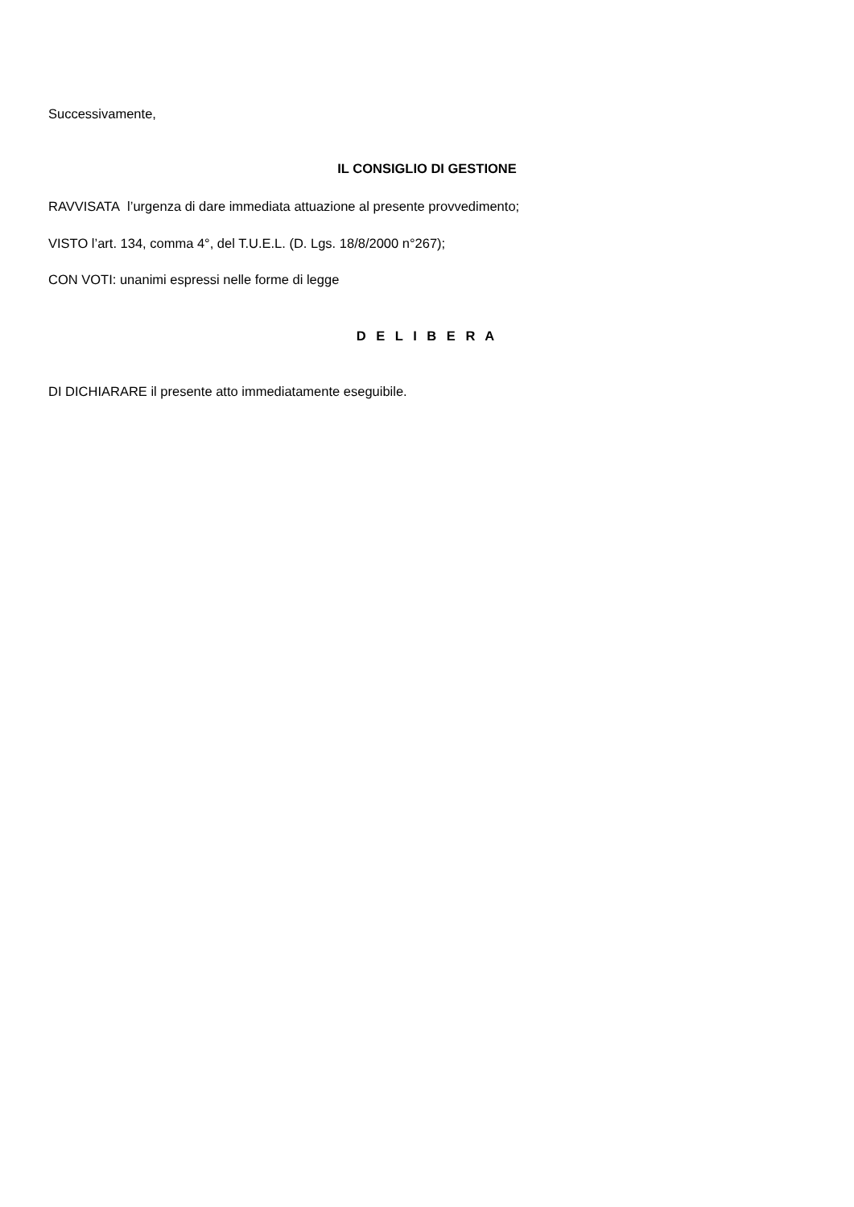Successivamente,
IL CONSIGLIO DI GESTIONE
RAVVISATA l’urgenza di dare immediata attuazione al presente provvedimento;
VISTO l’art. 134, comma 4°, del T.U.E.L. (D. Lgs. 18/8/2000 n°267);
CON VOTI: unanimi espressi nelle forme di legge
D E L I B E R A
DI DICHIARARE il presente atto immediatamente eseguibile.